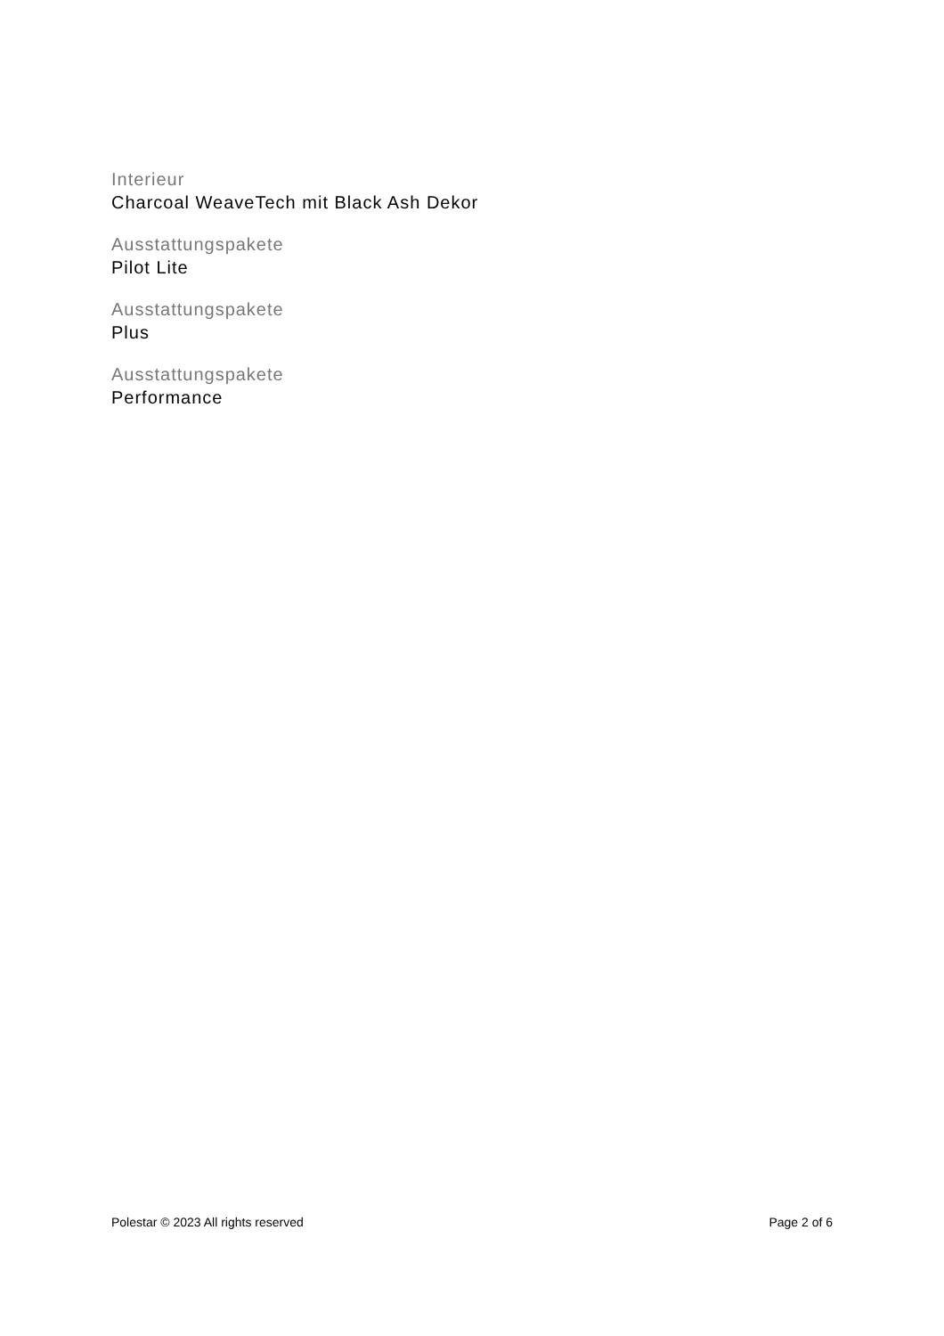Interieur
Charcoal WeaveTech mit Black Ash Dekor
Ausstattungspakete
Pilot Lite
Ausstattungspakete
Plus
Ausstattungspakete
Performance
Polestar © 2023 All rights reserved Page 2 of 6